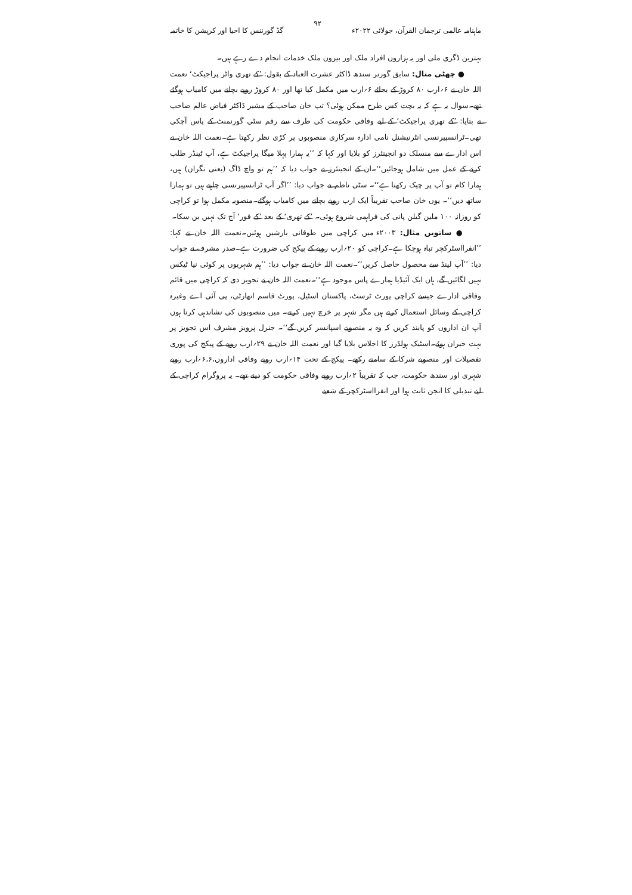ماہنامہ عالمی ترجمان القرآن، جولائی ۲۰۲۲ء ۹۲ گڈ گورننس کا احیا اور کرپشن کا خاتمہ
بہترین ڈگری ملی اور یہ ہزاروں افراد ملک اور بیرون ملک خدمات انجام دے رہے ہیں۔
● چھٹی مثال: سابق گورنر سندھ ڈاکٹر عشرت العباد کے بقول: ’کے تھری واٹر پراجیکٹ‘ نعمت اللہ خان نے ۶؍ارب ۸۰ کروڑ کے بجائے ۶؍ارب میں مکمل کیا تھا اور ۸۰ کروڑ روپے بچانے میں کامیاب ہوگئے تھے۔سوال یہ ہے کہ یہ بچت کس طرح ممکن ہوئی؟ تب خان صاحب کے مشیر ڈاکٹر فیاض عالم صاحب نے بتایا: ’کے تھری پراجیکٹ‘ کے لیے وفاقی حکومت کی طرف سے رقم سٹی گورنمنٹ کے پاس آچکی تھی۔ٹرانسپیرنسی انٹرنیشنل نامی ادارہ سرکاری منصوبوں پر کڑی نظر رکھتا ہے۔نعمت اللہ خان نے اس ادارے سے منسلک دو انجینئرز کو بلایا اور کہا کہ ’’یہ ہمارا پہلا میگا پراجیکٹ ہے، آپ ٹینڈر طلب کرنے کے عمل میں شامل ہوجائیں‘‘۔ان کے انجینئرز نے جواب دیا کہ ’’ہم تو واچ ڈاگ (یعنی نگران) ہیں، ہمارا کام تو آپ پر چیک رکھنا ہے‘‘۔ سٹی ناظم نے جواب دیا: ’’اگر آپ ٹرانسپیرنسی چاہتے ہیں تو ہمارا ساتھ دیں‘‘۔ یوں خان صاحب تقریباً ایک ارب روپے بچانے میں کامیاب ہوگئے۔منصوبہ مکمل ہوا تو کراچی کو روزانہ ۱۰۰ ملین گیلن پانی کی فراہمی شروع ہوئی۔ ’کے تھری‘ کے بعد ’کے فور‘ آج تک نہیں بن سکا۔
● ساتویں مثال: ۲۰۰۳ء میں کراچی میں طوفانی بارشیں ہوئیں۔نعمت اللہ خان نے کہا: ’’انفرااسٹرکچر تباہ ہوچکا ہے۔کراچی کو ۲۰؍ارب روپے کے پیکج کی ضرورت ہے۔صدر مشرف نے جواب دیا: ’’آپ لینڈ سے محصول حاصل کریں‘‘۔نعمت اللہ خان نے جواب دیا: ’’ہم شہریوں پر کوئی نیا ٹیکس نہیں لگائیں گے، ہاں ایک آئیڈیا ہمارے پاس موجود ہے‘‘۔نعمت اللہ خان نے تجویز دی کہ کراچی میں قائم وفاقی ادارے جیسے کراچی پورٹ ٹرسٹ، پاکستان اسٹیل، پورٹ قاسم اتھارٹی، پی آئی اے وغیرہ کراچی کے وسائل استعمال کرتے ہیں مگر شہر پر خرچ نہیں کرتے۔ میں منصوبوں کی نشاندہی کرتا ہوں آپ ان اداروں کو پابند کریں کہ وہ یہ منصوبے اسپانسر کریں گے‘‘۔ جنرل پرویز مشرف اس تجویز پر بہت حیران ہوئے۔اسٹیک ہولڈرز کا اجلاس بلایا گیا اور نعمت اللہ خان نے ۲۹؍ارب روپے کے پیکج کی پوری تفصیلات اور منصوبے شرکا کے سامنے رکھے۔ پیکج کے تحت ۱۴؍ارب روپے وفاقی اداروں،۶،۶؍ارب روپے شہری اور سندھ حکومت، جب کہ تقریباً ۲؍ارب روپے وفاقی حکومت کو دینے تھے۔ یہ پروگرام کراچی کے لیے تبدیلی کا انجن ثابت ہوا اور انفرااسٹرکچر کے شعبے